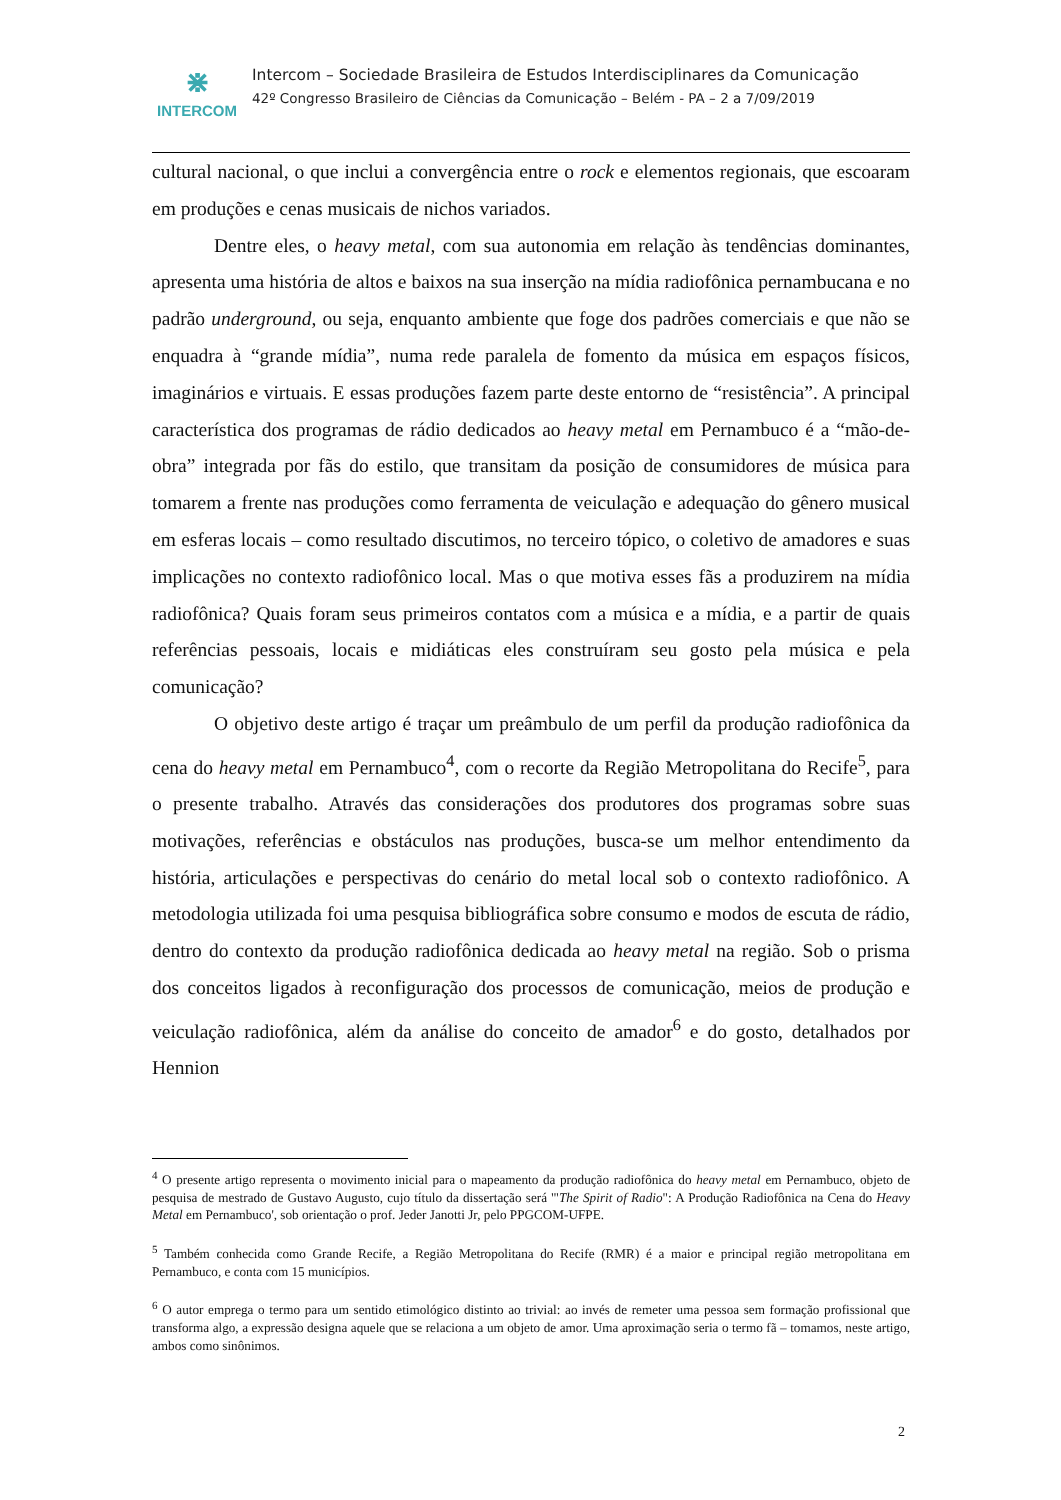⋇
INTERCOM
Intercom – Sociedade Brasileira de Estudos Interdisciplinares da Comunicação
42º Congresso Brasileiro de Ciências da Comunicação – Belém - PA – 2 a 7/09/2019
cultural nacional, o que inclui a convergência entre o rock e elementos regionais, que escoaram em produções e cenas musicais de nichos variados.
Dentre eles, o heavy metal, com sua autonomia em relação às tendências dominantes, apresenta uma história de altos e baixos na sua inserção na mídia radiofônica pernambucana e no padrão underground, ou seja, enquanto ambiente que foge dos padrões comerciais e que não se enquadra à “grande mídia”, numa rede paralela de fomento da música em espaços físicos, imaginários e virtuais. E essas produções fazem parte deste entorno de “resistência”. A principal característica dos programas de rádio dedicados ao heavy metal em Pernambuco é a “mão-de-obra” integrada por fãs do estilo, que transitam da posição de consumidores de música para tomarem a frente nas produções como ferramenta de veiculação e adequação do gênero musical em esferas locais – como resultado discutimos, no terceiro tópico, o coletivo de amadores e suas implicações no contexto radiofônico local. Mas o que motiva esses fãs a produzirem na mídia radiofônica? Quais foram seus primeiros contatos com a música e a mídia, e a partir de quais referências pessoais, locais e midiáticas eles construíram seu gosto pela música e pela comunicação?
O objetivo deste artigo é traçar um preâmbulo de um perfil da produção radiofônica da cena do heavy metal em Pernambuco<sup>4</sup>, com o recorte da Região Metropolitana do Recife<sup>5</sup>, para o presente trabalho. Através das considerações dos produtores dos programas sobre suas motivações, referências e obstáculos nas produções, busca-se um melhor entendimento da história, articulações e perspectivas do cenário do metal local sob o contexto radiofônico. A metodologia utilizada foi uma pesquisa bibliográfica sobre consumo e modos de escuta de rádio, dentro do contexto da produção radiofônica dedicada ao heavy metal na região. Sob o prisma dos conceitos ligados à reconfiguração dos processos de comunicação, meios de produção e veiculação radiofônica, além da análise do conceito de amador<sup>6</sup> e do gosto, detalhados por Hennion
<sup>4</sup> O presente artigo representa o movimento inicial para o mapeamento da produção radiofônica do heavy metal em Pernambuco, objeto de pesquisa de mestrado de Gustavo Augusto, cujo título da dissertação será '"The Spirit of Radio": A Produção Radiofônica na Cena do Heavy Metal em Pernambuco', sob orientação o prof. Jeder Janotti Jr, pelo PPGCOM-UFPE.
<sup>5</sup> Também conhecida como Grande Recife, a Região Metropolitana do Recife (RMR) é a maior e principal região metropolitana em Pernambuco, e conta com 15 municípios.
<sup>6</sup> O autor emprega o termo para um sentido etimológico distinto ao trivial: ao invés de remeter uma pessoa sem formação profissional que transforma algo, a expressão designa aquele que se relaciona a um objeto de amor. Uma aproximação seria o termo fã – tomamos, neste artigo, ambos como sinônimos.
2